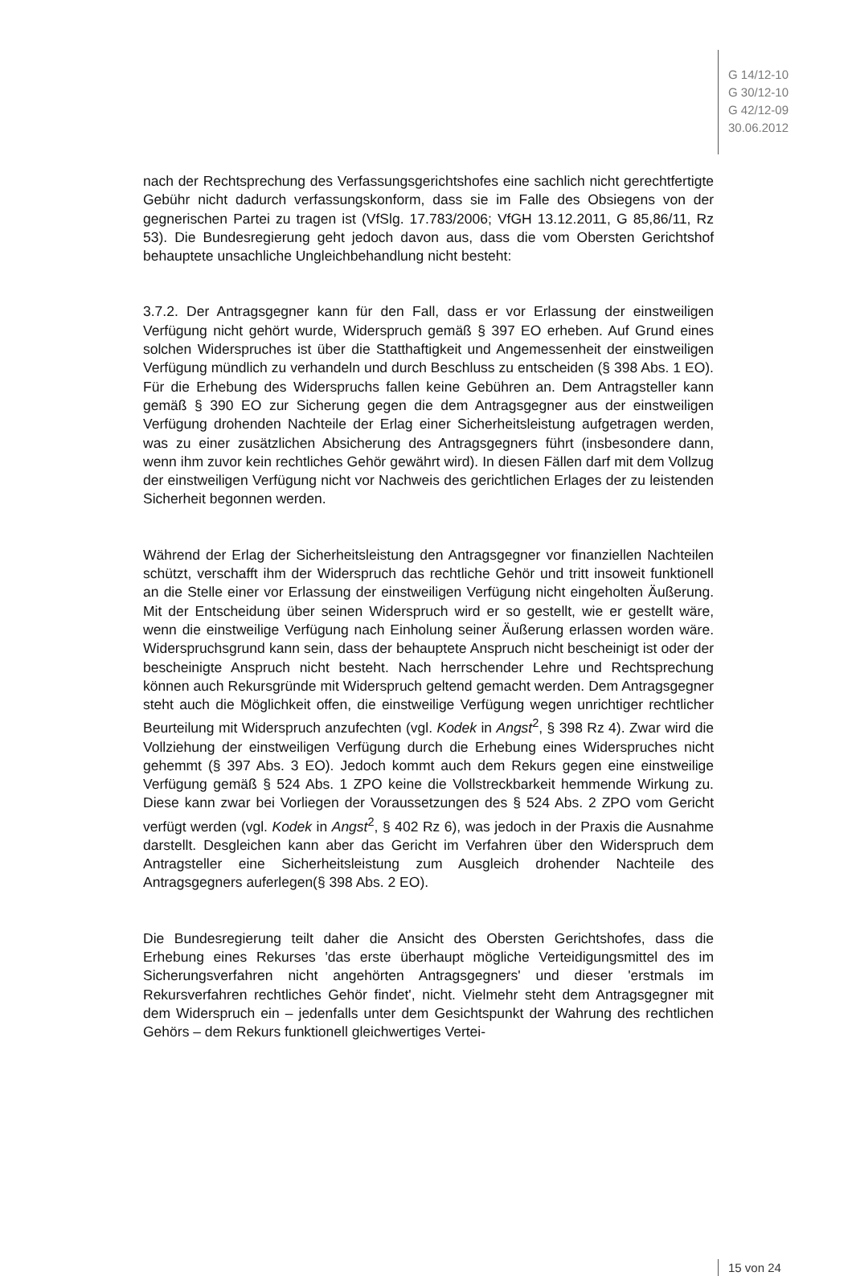G 14/12-10
G 30/12-10
G 42/12-09
30.06.2012
nach der Rechtsprechung des Verfassungsgerichtshofes eine sachlich nicht gerechtfertigte Gebühr nicht dadurch verfassungskonform, dass sie im Falle des Obsiegens von der gegnerischen Partei zu tragen ist (VfSlg. 17.783/2006; VfGH 13.12.2011, G 85,86/11, Rz 53). Die Bundesregierung geht jedoch davon aus, dass die vom Obersten Gerichtshof behauptete unsachliche Ungleichbehandlung nicht besteht:
3.7.2. Der Antragsgegner kann für den Fall, dass er vor Erlassung der einstweiligen Verfügung nicht gehört wurde, Widerspruch gemäß § 397 EO erheben. Auf Grund eines solchen Widerspruches ist über die Statthaftigkeit und Angemessenheit der einstweiligen Verfügung mündlich zu verhandeln und durch Beschluss zu entscheiden (§ 398 Abs. 1 EO). Für die Erhebung des Widerspruchs fallen keine Gebühren an. Dem Antragsteller kann gemäß § 390 EO zur Sicherung gegen die dem Antragsgegner aus der einstweiligen Verfügung drohenden Nachteile der Erlag einer Sicherheitsleistung aufgetragen werden, was zu einer zusätzlichen Absicherung des Antragsgegners führt (insbesondere dann, wenn ihm zuvor kein rechtliches Gehör gewährt wird). In diesen Fällen darf mit dem Vollzug der einstweiligen Verfügung nicht vor Nachweis des gerichtlichen Erlages der zu leistenden Sicherheit begonnen werden.
Während der Erlag der Sicherheitsleistung den Antragsgegner vor finanziellen Nachteilen schützt, verschafft ihm der Widerspruch das rechtliche Gehör und tritt insoweit funktionell an die Stelle einer vor Erlassung der einstweiligen Verfügung nicht eingeholten Äußerung. Mit der Entscheidung über seinen Widerspruch wird er so gestellt, wie er gestellt wäre, wenn die einstweilige Verfügung nach Einholung seiner Äußerung erlassen worden wäre. Widerspruchsgrund kann sein, dass der behauptete Anspruch nicht bescheinigt ist oder der bescheinigte Anspruch nicht besteht. Nach herrschender Lehre und Rechtsprechung können auch Rekursgründe mit Widerspruch geltend gemacht werden. Dem Antragsgegner steht auch die Möglichkeit offen, die einstweilige Verfügung wegen unrichtiger rechtlicher Beurteilung mit Widerspruch anzufechten (vgl. Kodek in Angst<sup>2</sup>, § 398 Rz 4). Zwar wird die Vollziehung der einstweiligen Verfügung durch die Erhebung eines Widerspruches nicht gehemmt (§ 397 Abs. 3 EO). Jedoch kommt auch dem Rekurs gegen eine einstweilige Verfügung gemäß § 524 Abs. 1 ZPO keine die Vollstreckbarkeit hemmende Wirkung zu. Diese kann zwar bei Vorliegen der Voraussetzungen des § 524 Abs. 2 ZPO vom Gericht verfügt werden (vgl. Kodek in Angst<sup>2</sup>, § 402 Rz 6), was jedoch in der Praxis die Ausnahme darstellt. Desgleichen kann aber das Gericht im Verfahren über den Widerspruch dem Antragsteller eine Sicherheitsleistung zum Ausgleich drohender Nachteile des Antragsgegners auferlegen(§ 398 Abs. 2 EO).
Die Bundesregierung teilt daher die Ansicht des Obersten Gerichtshofes, dass die Erhebung eines Rekurses 'das erste überhaupt mögliche Verteidigungsmittel des im Sicherungsverfahren nicht angehörten Antragsgegners' und dieser 'erstmals im Rekursverfahren rechtliches Gehör findet', nicht. Vielmehr steht dem Antragsgegner mit dem Widerspruch ein – jedenfalls unter dem Gesichtspunkt der Wahrung des rechtlichen Gehörs – dem Rekurs funktionell gleichwertiges Vertei-
15 von 24